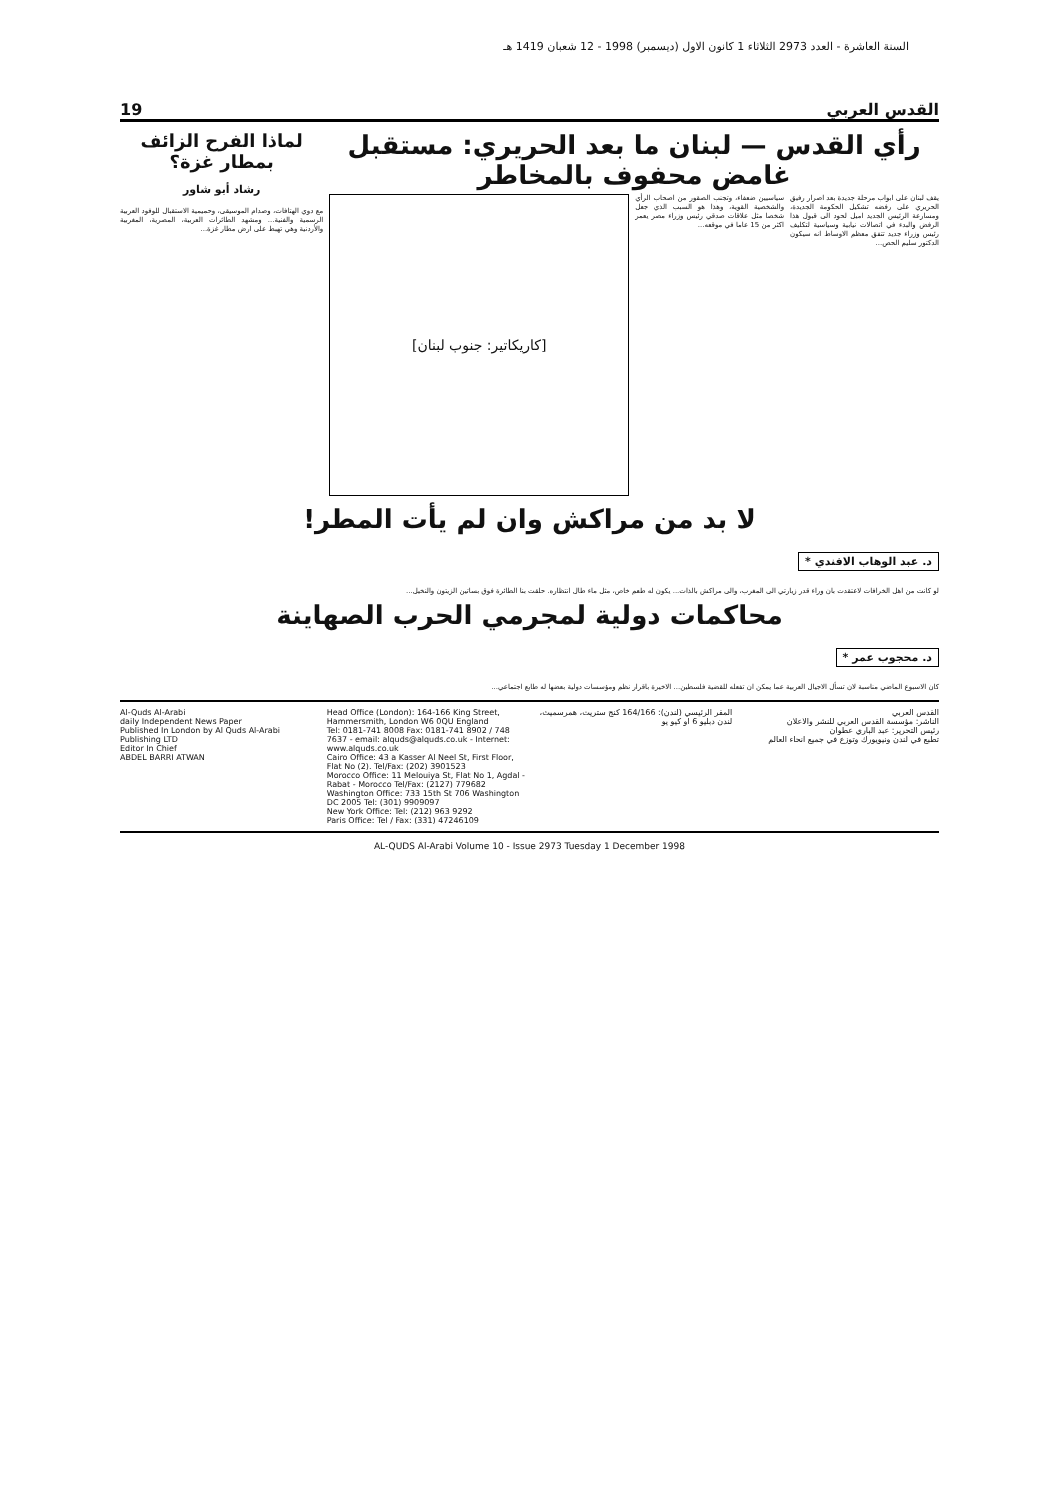السنة العاشرة - العدد 2973 الثلاثاء 1 كانون الاول (ديسمبر) 1998 - 12 شعبان 1419 هـ
القدس العربي 19
رأي القدس — لبنان ما بعد الحريري: مستقبل غامض محفوف بالمخاطر
يقف لبنان على ابواب مرحلة جديدة بعد اصرار رفيق الحريري على رفضه تشكيل الحكومة الجديدة، ومسارعة الرئيس الجديد اميل لحود الى قبول هذا الرفض والبدء في اتصالات نيابية وسياسية لتكليف رئيس وزراء جديد تتفق معظم الاوساط انه سيكون الدكتور سليم الحص...
سياسيين ضعفاء، وتجنب الصقور من اصحاب الرأي والشخصية القوية، وهذا هو السبب الذي جعل شخصا مثل علاقات صدقي رئيس وزراء مصر يعمر اكثر من 15 عاما في موقعه...
[كاريكاتير: جنوب لبنان]
لماذا الفرح الزائف بمطار غزة؟
رشاد أبو شاور
مع دوي الهتافات، وصدام الموسيقى، وحميمية الاستقبال للوفود العربية الرسمية والفنية... ومشهد الطائرات العربية، المصرية، المغربية والأردنية وهي تهبط على ارض مطار غزة...
لا بد من مراكش وان لم يأت المطر!
د. عبد الوهاب الافندي *
لو كانت من اهل الخرافات لاعتقدت بان وراء قدر زيارتي الى المغرب، والى مراكش بالذات... يكون له طعم خاص، مثل ماء طال انتظاره. حلقت بنا الطائرة فوق بساتين الزيتون والنخيل...
محاكمات دولية لمجرمي الحرب الصهاينة
د. محجوب عمر *
كان الاسبوع الماضي مناسبة لان تسأل الاجيال العربية عما يمكن ان تفعله للقضية فلسطين... الاخيرة باقرار نظم ومؤسسات دولية بعضها له طابع اجتماعي...
القدس العربي
الناشر: مؤسسة القدس العربي للنشر والاعلان
رئيس التحرير: عبد الباري عطوان
تطبع في لندن ونيويورك وتوزع في جميع انحاء العالم
المقر الرئيسي (لندن): 164/166 كنج ستريت، همرسميث، لندن دبليو 6 او كيو يو
Head Office (London): 164-166 King Street, Hammersmith, London W6 0QU England
Tel: 0181-741 8008 Fax: 0181-741 8902 / 748 7637 - email: alquds@alquds.co.uk - Internet: www.alquds.co.uk
Cairo Office: 43 a Kasser Al Neel St, First Floor, Flat No (2). Tel/Fax: (202) 3901523
Morocco Office: 11 Melouiya St, Flat No 1, Agdal - Rabat - Morocco Tel/Fax: (2127) 779682
Washington Office: 733 15th St 706 Washington DC 2005 Tel: (301) 9909097
New York Office: Tel: (212) 963 9292
Paris Office: Tel / Fax: (331) 47246109
Al-Quds Al-Arabi
daily Independent News Paper
Published In London by Al Quds Al-Arabi Publishing LTD
Editor In Chief
ABDEL BARRI ATWAN
AL-QUDS Al-Arabi Volume 10 - Issue 2973 Tuesday 1 December 1998